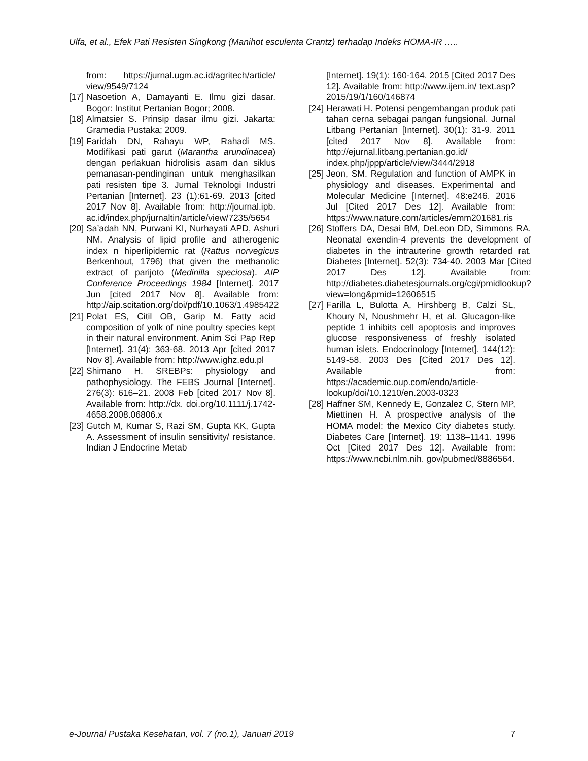Ulfa, et al., Efek Pati Resisten Singkong (Manihot esculenta Crantz) terhadap Indeks HOMA-IR …..
from: https://jurnal.ugm.ac.id/agritech/article/ view/9549/7124
[17] Nasoetion A, Damayanti E. Ilmu gizi dasar. Bogor: Institut Pertanian Bogor; 2008.
[18] Almatsier S. Prinsip dasar ilmu gizi. Jakarta: Gramedia Pustaka; 2009.
[19] Faridah DN, Rahayu WP, Rahadi MS. Modifikasi pati garut (Marantha arundinacea) dengan perlakuan hidrolisis asam dan siklus pemanasan-pendinginan untuk menghasilkan pati resisten tipe 3. Jurnal Teknologi Industri Pertanian [Internet]. 23 (1):61-69. 2013 [cited 2017 Nov 8]. Available from: http://journal.ipb. ac.id/index.php/jurnaltin/article/view/7235/5654
[20] Sa’adah NN, Purwani KI, Nurhayati APD, Ashuri NM. Analysis of lipid profile and atherogenic index n hiperlipidemic rat (Rattus norvegicus Berkenhout, 1796) that given the methanolic extract of parijoto (Medinilla speciosa). AIP Conference Proceedings 1984 [Internet]. 2017 Jun [cited 2017 Nov 8]. Available from: http://aip.scitation.org/doi/pdf/10.1063/1.4985422
[21] Polat ES, Citil OB, Garip M. Fatty acid composition of yolk of nine poultry species kept in their natural environment. Anim Sci Pap Rep [Internet]. 31(4): 363-68. 2013 Apr [cited 2017 Nov 8]. Available from: http://www.ighz.edu.pl
[22] Shimano H. SREBPs: physiology and pathophysiology. The FEBS Journal [Internet]. 276(3): 616–21. 2008 Feb [cited 2017 Nov 8]. Available from: http://dx. doi.org/10.1111/j.1742-4658.2008.06806.x
[23] Gutch M, Kumar S, Razi SM, Gupta KK, Gupta A. Assessment of insulin sensitivity/ resistance. Indian J Endocrine Metab
[Internet]. 19(1): 160-164. 2015 [Cited 2017 Des 12]. Available from: http://www.ijem.in/ text.asp?2015/19/1/160/146874
[24] Herawati H. Potensi pengembangan produk pati tahan cerna sebagai pangan fungsional. Jurnal Litbang Pertanian [Internet]. 30(1): 31-9. 2011 [cited 2017 Nov 8]. Available from: http://ejurnal.litbang.pertanian.go.id/ index.php/jppp/article/view/3444/2918
[25] Jeon, SM. Regulation and function of AMPK in physiology and diseases. Experimental and Molecular Medicine [Internet]. 48:e246. 2016 Jul [Cited 2017 Des 12]. Available from: https://www.nature.com/articles/emm201681.ris
[26] Stoffers DA, Desai BM, DeLeon DD, Simmons RA. Neonatal exendin-4 prevents the development of diabetes in the intrauterine growth retarded rat. Diabetes [Internet]. 52(3): 734-40. 2003 Mar [Cited 2017 Des 12]. Available from: http://diabetes.diabetesjournals.org/cgi/pmidlookup?view=long&pmid=12606515
[27] Farilla L, Bulotta A, Hirshberg B, Calzi SL, Khoury N, Noushmehr H, et al. Glucagon-like peptide 1 inhibits cell apoptosis and improves glucose responsiveness of freshly isolated human islets. Endocrinology [Internet]. 144(12): 5149-58. 2003 Des [Cited 2017 Des 12]. Available from: https://academic.oup.com/endo/article-lookup/doi/10.1210/en.2003-0323
[28] Haffner SM, Kennedy E, Gonzalez C, Stern MP, Miettinen H. A prospective analysis of the HOMA model: the Mexico City diabetes study. Diabetes Care [Internet]. 19: 1138–1141. 1996 Oct [Cited 2017 Des 12]. Available from: https://www.ncbi.nlm.nih. gov/pubmed/8886564.
e-Journal Pustaka Kesehatan, vol. 7 (no.1), Januari 2019 7